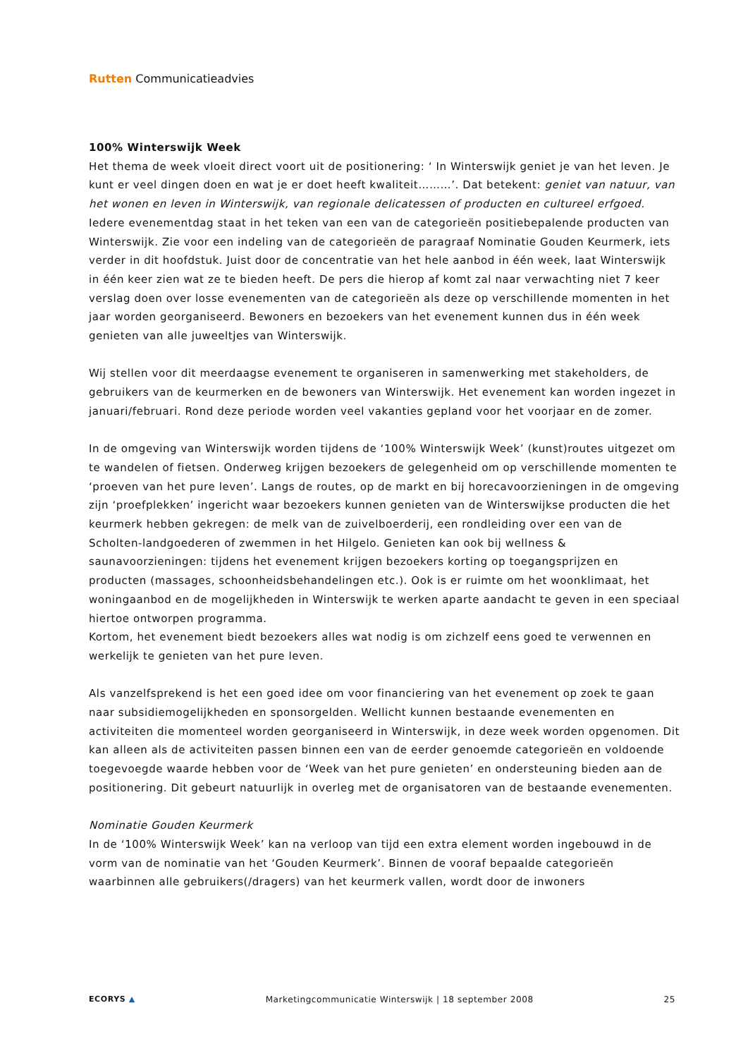Rutten Communicatieadvies
100% Winterswijk Week
Het thema de week vloeit direct voort uit de positionering: ‘ In Winterswijk geniet je van het leven. Je kunt er veel dingen doen en wat je er doet heeft kwaliteit………’. Dat betekent: geniet van natuur, van het wonen en leven in Winterswijk, van regionale delicatessen of producten en cultureel erfgoed. Iedere evenementdag staat in het teken van een van de categorieën positiebepalende producten van Winterswijk. Zie voor een indeling van de categorieën de paragraaf Nominatie Gouden Keurmerk, iets verder in dit hoofdstuk. Juist door de concentratie van het hele aanbod in één week, laat Winterswijk in één keer zien wat ze te bieden heeft. De pers die hierop af komt zal naar verwachting niet 7 keer verslag doen over losse evenementen van de categorieën als deze op verschillende momenten in het jaar worden georganiseerd. Bewoners en bezoekers van het evenement kunnen dus in één week genieten van alle juweeltjes van Winterswijk.
Wij stellen voor dit meerdaagse evenement te organiseren in samenwerking met stakeholders, de gebruikers van de keurmerken en de bewoners van Winterswijk. Het evenement kan worden ingezet in januari/februari. Rond deze periode worden veel vakanties gepland voor het voorjaar en de zomer.
In de omgeving van Winterswijk worden tijdens de ‘100% Winterswijk Week’ (kunst)routes uitgezet om te wandelen of fietsen. Onderweg krijgen bezoekers de gelegenheid om op verschillende momenten te ‘proeven van het pure leven’. Langs de routes, op de markt en bij horecavoorzieningen in de omgeving zijn ‘proefplekken’ ingericht waar bezoekers kunnen genieten van de Winterswijkse producten die het keurmerk hebben gekregen: de melk van de zuivelboerderij, een rondleiding over een van de Scholten-landgoederen of zwemmen in het Hilgelo. Genieten kan ook bij wellness & saunavoorzieningen: tijdens het evenement krijgen bezoekers korting op toegangsprijzen en producten (massages, schoonheidsbehandelingen etc.). Ook is er ruimte om het woonklimaat, het woningaanbod en de mogelijkheden in Winterswijk te werken aparte aandacht te geven in een speciaal hiertoe ontworpen programma.
Kortom, het evenement biedt bezoekers alles wat nodig is om zichzelf eens goed te verwennen en werkelijk te genieten van het pure leven.
Als vanzelfsprekend is het een goed idee om voor financiering van het evenement op zoek te gaan naar subsidiemogelijkheden en sponsorgelden. Wellicht kunnen bestaande evenementen en activiteiten die momenteel worden georganiseerd in Winterswijk, in deze week worden opgenomen. Dit kan alleen als de activiteiten passen binnen een van de eerder genoemde categorieën en voldoende toegevoegde waarde hebben voor de ‘Week van het pure genieten’ en ondersteuning bieden aan de positionering. Dit gebeurt natuurlijk in overleg met de organisatoren van de bestaande evenementen.
Nominatie Gouden Keurmerk
In de ‘100% Winterswijk Week’ kan na verloop van tijd een extra element worden ingebouwd in de vorm van de nominatie van het ‘Gouden Keurmerk’. Binnen de vooraf bepaalde categorieën waarbinnen alle gebruikers(/dragers) van het keurmerk vallen, wordt door de inwoners
ECORYS ▲ Marketingcommunicatie Winterswijk | 18 september 2008 25